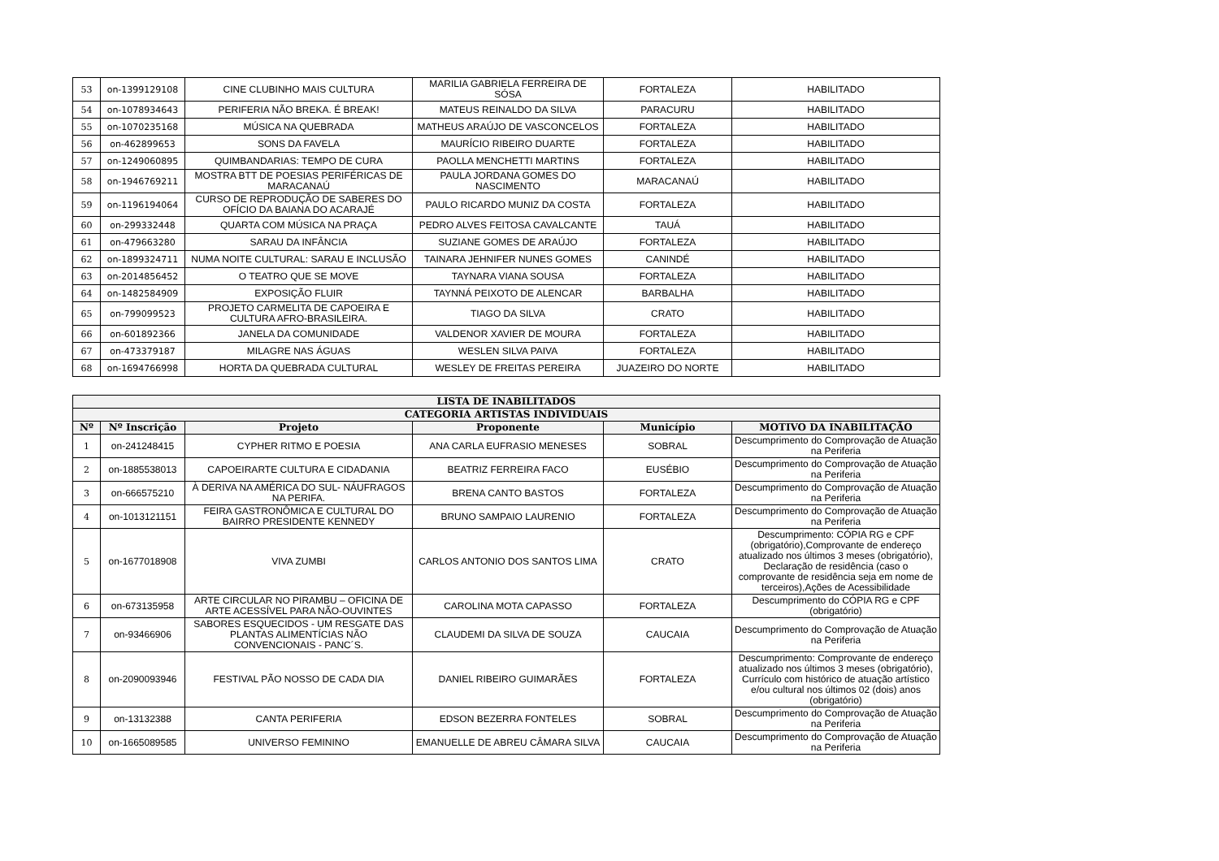| 53 | on-1399129108 | CINE CLUBINHO MAIS CULTURA | MARILIA GABRIELA FERREIRA DE SÓSA | FORTALEZA | HABILITADO |
| 54 | on-1078934643 | PERIFERIA NÃO BREKA. É BREAK! | MATEUS REINALDO DA SILVA | PARACURU | HABILITADO |
| 55 | on-1070235168 | MÚSICA NA QUEBRADA | MATHEUS ARAÚJO DE VASCONCELOS | FORTALEZA | HABILITADO |
| 56 | on-462899653 | SONS DA FAVELA | MAURÍCIO RIBEIRO DUARTE | FORTALEZA | HABILITADO |
| 57 | on-1249060895 | QUIMBANDARIAS: TEMPO DE CURA | PAOLLA MENCHETTI MARTINS | FORTALEZA | HABILITADO |
| 58 | on-1946769211 | MOSTRA BTT DE POESIAS PERIFÉRICAS DE MARACANAÚ | PAULA JORDANA GOMES DO NASCIMENTO | MARACANAÚ | HABILITADO |
| 59 | on-1196194064 | CURSO DE REPRODUÇÃO DE SABERES DO OFÍCIO DA BAIANA DO ACARAJÉ | PAULO RICARDO MUNIZ DA COSTA | FORTALEZA | HABILITADO |
| 60 | on-299332448 | QUARTA COM MÚSICA NA PRAÇA | PEDRO ALVES FEITOSA CAVALCANTE | TAUÁ | HABILITADO |
| 61 | on-479663280 | SARAU DA INFÂNCIA | SUZIANE GOMES DE ARAÚJO | FORTALEZA | HABILITADO |
| 62 | on-1899324711 | NUMA NOITE CULTURAL: SARAU E INCLUSÃO | TAINARA JEHNIFER NUNES GOMES | CANINDÉ | HABILITADO |
| 63 | on-2014856452 | O TEATRO QUE SE MOVE | TAYNARA VIANA SOUSA | FORTALEZA | HABILITADO |
| 64 | on-1482584909 | EXPOSIÇÃO FLUIR | TAYNNÁ PEIXOTO DE ALENCAR | BARBALHA | HABILITADO |
| 65 | on-799099523 | PROJETO CARMELITA DE CAPOEIRA E CULTURA AFRO-BRASILEIRA. | TIAGO DA SILVA | CRATO | HABILITADO |
| 66 | on-601892366 | JANELA DA COMUNIDADE | VALDENOR XAVIER DE MOURA | FORTALEZA | HABILITADO |
| 67 | on-473379187 | MILAGRE NAS ÁGUAS | WESLEN SILVA PAIVA | FORTALEZA | HABILITADO |
| 68 | on-1694766998 | HORTA DA QUEBRADA CULTURAL | WESLEY DE FREITAS PEREIRA | JUAZEIRO DO NORTE | HABILITADO |
| LISTA DE INABILITADOS | | | | | |
| --- | --- | --- | --- | --- | --- |
| CATEGORIA ARTISTAS INDIVIDUAIS | | | | | |
| Nº | Nº Inscrição | Projeto | Proponente | Município | MOTIVO DA INABILITAÇÃO |
| 1 | on-241248415 | CYPHER RITMO E POESIA | ANA CARLA EUFRASIO MENESES | SOBRAL | Descumprimento do Comprovação de Atuação na Periferia |
| 2 | on-1885538013 | CAPOEIRARTE CULTURA E CIDADANIA | BEATRIZ FERREIRA FACO | EUSÉBIO | Descumprimento do Comprovação de Atuação na Periferia |
| 3 | on-666575210 | À DERIVA NA AMÉRICA DO SUL- NÁUFRAGOS NA PERIFA. | BRENA CANTO BASTOS | FORTALEZA | Descumprimento do Comprovação de Atuação na Periferia |
| 4 | on-1013121151 | FEIRA GASTRONÔMICA E CULTURAL DO BAIRRO PRESIDENTE KENNEDY | BRUNO SAMPAIO LAURENIO | FORTALEZA | Descumprimento do Comprovação de Atuação na Periferia |
| 5 | on-1677018908 | VIVA ZUMBI | CARLOS ANTONIO DOS SANTOS LIMA | CRATO | Descumprimento: CÓPIA RG e CPF (obrigatório),Comprovante de endereço atualizado nos últimos 3 meses (obrigatório), Declaração de residência (caso o comprovante de residência seja em nome de terceiros),Ações de Acessibilidade |
| 6 | on-673135958 | ARTE CIRCULAR NO PIRAMBU – OFICINA DE ARTE ACESSÍVEL PARA NÃO-OUVINTES | CAROLINA MOTA CAPASSO | FORTALEZA | Descumprimento do CÓPIA RG e CPF (obrigatório) |
| 7 | on-93466906 | SABORES ESQUECIDOS - UM RESGATE DAS PLANTAS ALIMENTÍCIAS NÃO CONVENCIONAIS - PANC´S. | CLAUDEMI DA SILVA DE SOUZA | CAUCAIA | Descumprimento do Comprovação de Atuação na Periferia |
| 8 | on-2090093946 | FESTIVAL PÃO NOSSO DE CADA DIA | DANIEL RIBEIRO GUIMARÃES | FORTALEZA | Descumprimento: Comprovante de endereço atualizado nos últimos 3 meses (obrigatório), Currículo com histórico de atuação artístico e/ou cultural nos últimos 02 (dois) anos (obrigatório) |
| 9 | on-13132388 | CANTA PERIFERIA | EDSON BEZERRA FONTELES | SOBRAL | Descumprimento do Comprovação de Atuação na Periferia |
| 10 | on-1665089585 | UNIVERSO FEMININO | EMANUELLE DE ABREU CÂMARA SILVA | CAUCAIA | Descumprimento do Comprovação de Atuação na Periferia |